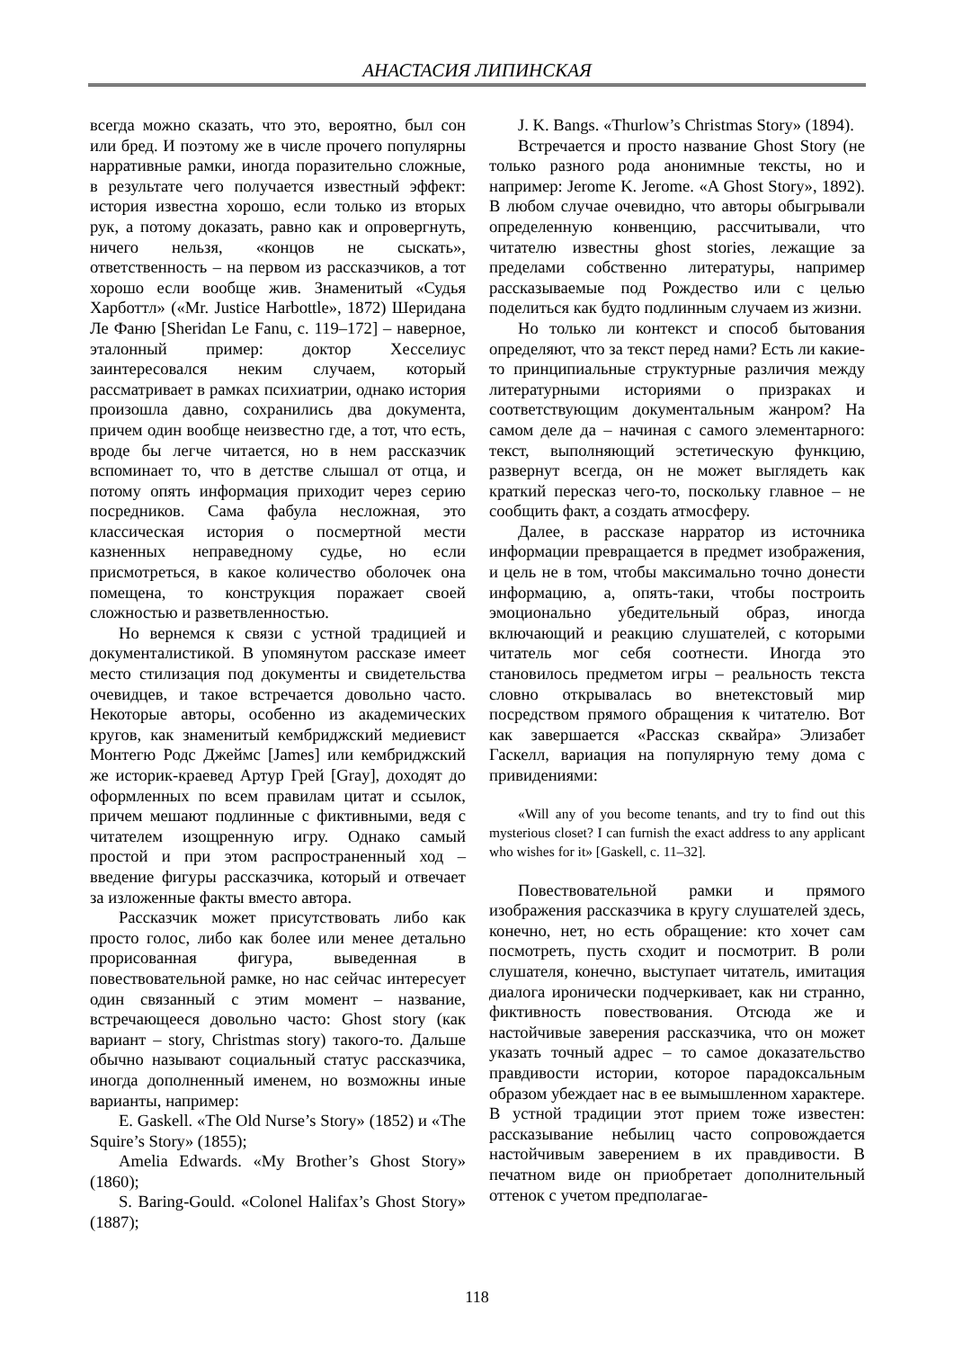АНАСТАСИЯ ЛИПИНСКАЯ
всегда можно сказать, что это, вероятно, был сон или бред. И поэтому же в числе прочего популярны нарративные рамки, иногда поразительно сложные, в результате чего получается известный эффект: история известна хорошо, если только из вторых рук, а потому доказать, равно как и опровергнуть, ничего нельзя, «концов не сыскать», ответственность – на первом из рассказчиков, а тот хорошо если вообще жив. Знаменитый «Судья Харботтл» («Mr. Justice Harbottle», 1872) Шеридана Ле Фаню [Sheridan Le Fanu, c. 119–172] – наверное, эталонный пример: доктор Хесселиус заинтересовался неким случаем, который рассматривает в рамках психиатрии, однако история произошла давно, сохранились два документа, причем один вообще неизвестно где, а тот, что есть, вроде бы легче читается, но в нем рассказчик вспоминает то, что в детстве слышал от отца, и потому опять информация приходит через серию посредников. Сама фабула несложная, это классическая история о посмертной мести казненных неправедному судье, но если присмотреться, в какое количество оболочек она помещена, то конструкция поражает своей сложностью и разветвленностью.
Но вернемся к связи с устной традицией и документалистикой. В упомянутом рассказе имеет место стилизация под документы и свидетельства очевидцев, и такое встречается довольно часто. Некоторые авторы, особенно из академических кругов, как знаменитый кембриджский медиевист Монтегю Родс Джеймс [James] или кембриджский же историк-краевед Артур Грей [Gray], доходят до оформленных по всем правилам цитат и ссылок, причем мешают подлинные с фиктивными, ведя с читателем изощренную игру. Однако самый простой и при этом распространенный ход – введение фигуры рассказчика, который и отвечает за изложенные факты вместо автора.
Рассказчик может присутствовать либо как просто голос, либо как более или менее детально прорисованная фигура, выведенная в повествовательной рамке, но нас сейчас интересует один связанный с этим момент – название, встречающееся довольно часто: Ghost story (как вариант – story, Christmas story) такого-то. Дальше обычно называют социальный статус рассказчика, иногда дополненный именем, но возможны иные варианты, например:
E. Gaskell. «The Old Nurse’s Story» (1852) и «The Squire’s Story» (1855);
Amelia Edwards. «My Brother’s Ghost Story» (1860);
S. Baring-Gould. «Colonel Halifax’s Ghost Story» (1887);
J. K. Bangs. «Thurlow’s Christmas Story» (1894).
Встречается и просто название Ghost Story (не только разного рода анонимные тексты, но и например: Jerome K. Jerome. «A Ghost Story», 1892). В любом случае очевидно, что авторы обыгрывали определенную конвенцию, рассчитывали, что читателю известны ghost stories, лежащие за пределами собственно литературы, например рассказываемые под Рождество или с целью поделиться как будто подлинным случаем из жизни.
Но только ли контекст и способ бытования определяют, что за текст перед нами? Есть ли какие-то принципиальные структурные различия между литературными историями о призраках и соответствующим документальным жанром? На самом деле да – начиная с самого элементарного: текст, выполняющий эстетическую функцию, развернут всегда, он не может выглядеть как краткий пересказ чего-то, поскольку главное – не сообщить факт, а создать атмосферу.
Далее, в рассказе нарратор из источника информации превращается в предмет изображения, и цель не в том, чтобы максимально точно донести информацию, а, опять-таки, чтобы построить эмоционально убедительный образ, иногда включающий и реакцию слушателей, с которыми читатель мог себя соотнести. Иногда это становилось предметом игры – реальность текста словно открывалась во внетекстовый мир посредством прямого обращения к читателю. Вот как завершается «Рассказ сквайра» Элизабет Гаскелл, вариация на популярную тему дома с привидениями:
«Will any of you become tenants, and try to find out this mysterious closet? I can furnish the exact address to any applicant who wishes for it» [Gaskell, c. 11–32].
Повествовательной рамки и прямого изображения рассказчика в кругу слушателей здесь, конечно, нет, но есть обращение: кто хочет сам посмотреть, пусть сходит и посмотрит. В роли слушателя, конечно, выступает читатель, имитация диалога иронически подчеркивает, как ни странно, фиктивность повествования. Отсюда же и настойчивые заверения рассказчика, что он может указать точный адрес – то самое доказательство правдивости истории, которое парадоксальным образом убеждает нас в ее вымышленном характере. В устной традиции этот прием тоже известен: рассказывание небылиц часто сопровождается настойчивым заверением в их правдивости. В печатном виде он приобретает дополнительный оттенок с учетом предполагае-
118